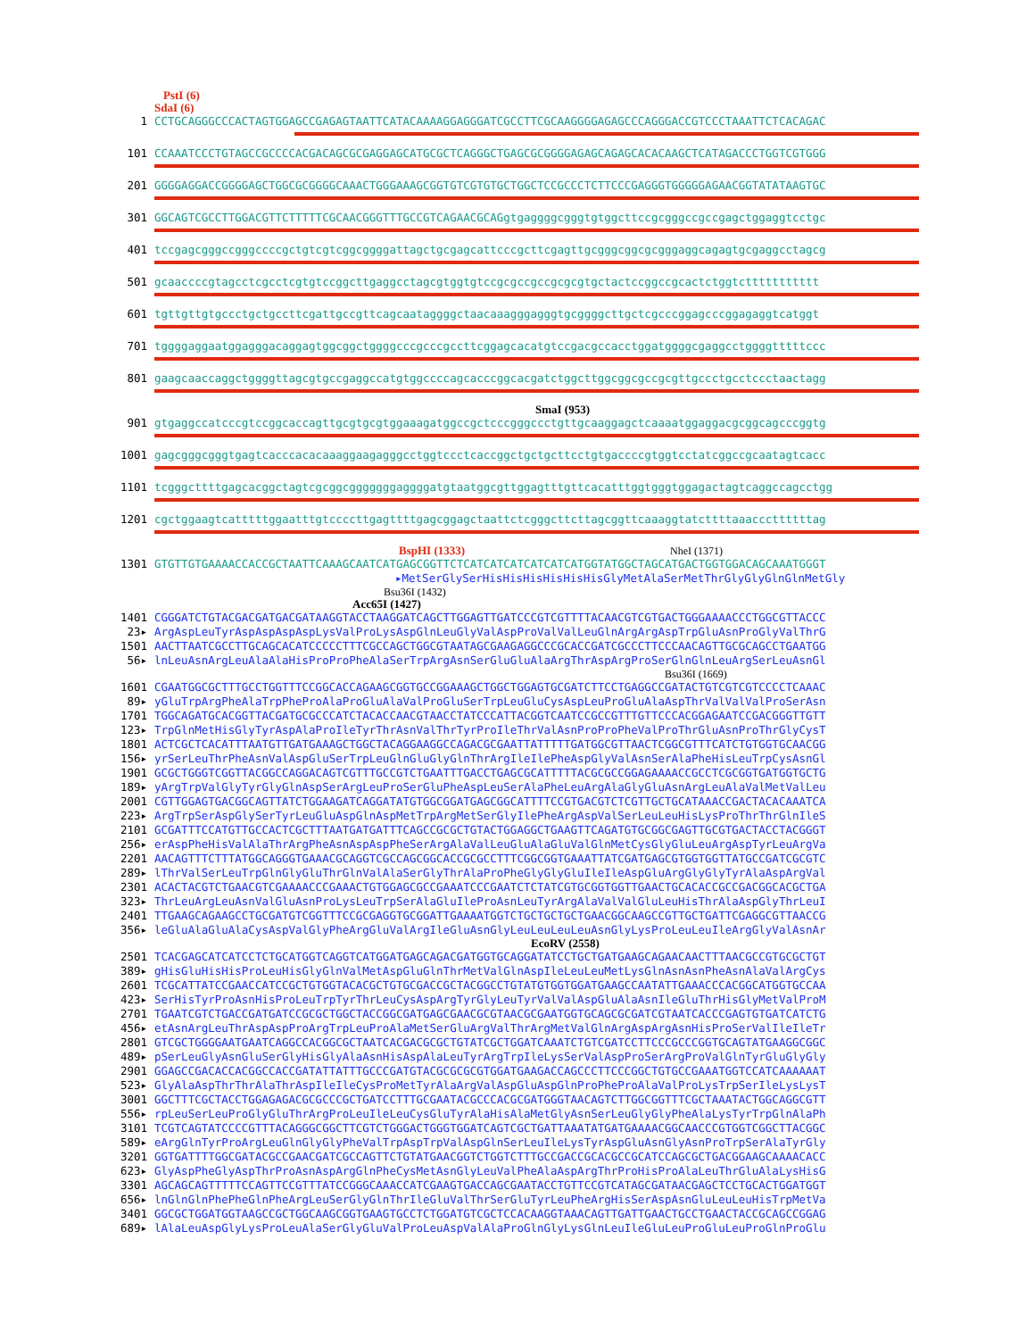PstI (6)
SdaI (6)
1 CCTGCAGGGCCCACTAGTGGAGCCGAGAGTAATTCATACAAAAGGAGGGATCGCCTTCGCAAGGGGAGAGCCCAGGGACCGTCCCTAAATTCTCACAGAC
101 CCAAATCCCTGTAGCCGCCCCACGACAGCGCGAGGAGCATGCGCTCAGGGCTGAGCGCGGGGAGAGCAGAGCACACAAGCTCATAGACCCTGGTCGTGGG
201 GGGGAGGACCGGGGAGCTGGCGCGGGGCAAACTGGGAAAGCGGTGTCGTGTGCTGGCTCCGCCCTCTTCCCGAGGGTGGGGGAGAACGGTATATAAGTGC
301 GGCAGTCGCCTTGGACGTTCTTTTTCGCAACGGGTTTGCCGTCAGAACGCAGgtgaggggcgggtgtggcttccgcgggccgccgagctggaggtcctgc
401 tccgagcgggccgggccccgctgtcgtcggcggggattagctgcgagcattcccgcttcgagttgcgggcggcgcgggaggcagagtgcgaggcctagcg
501 gcaaccccgtagcctcgcctcgtgtccggcttgaggcctagcgtggtgtccgcgccgccgcgcgtgctactccggccgcactctggtcttttttttttt
601 tgttgttgtgccctgctgccttcgattgccgttcagcaataggggctaacaaagggagggtgcggggcttgctcgcccggagcccggagaggtcatggt
701 tggggaggaatggagggacaggagtggcggctggggcccgcccgccttcggagcacatgtccgacgccacctggatggggcgaggcctggggtttttccc
801 gaagcaaccaggctggggttagcgtgccgaggccatgtggccccagcacccggcacgatctggcttggcggcgccgcgttgccctgcctccctaactagg
SmaI (953)
901 gtgaggccatcccgtccggcaccagttgcgtgcgtggaaagatggccgctcccgggccctgttgcaaggagctcaaaatggaggacgcggcagcccggtg
1001 gagcgggcgggtgagtcacccacacaaaggaagagggcctggtccctcaccggctgctgcttcctgtgaccccgtggtcctatcggccgcaatagtcacc
1101 tcgggcttttgagcacggctagtcgcggcgggggggaggggatgtaatggcgttggagtttgttcacatttggtgggtggagactagtcaggccagcctgg
1201 cgctggaagtcatttttggaatttgtccccttgagttttgagcggagctaattctcgggcttcttagcggttcaaaggtatcttttaaacccttttttag
BspHI (1333) NheI (1371)
1301 GTGTTGTGAAAACCACCGCTAATTCAAAGCAATCATGAGCGGTTCTCATCATCATCATCATCATGGTATGGCTAGCATGACTGGTGGACAGCAAATGGGT
▸MetSerGlySerHisHisHisHisHisHisGlyMetAlaSerMetThrGlyGlyGlnGlnMetGly
Bsu36I (1432)
Acc65I (1427)
1401 CGGGATCTGTACGACGATGACGATAAGGTACCTAAGGATCAGCTTGGAGTTGATCCCGTCGTTTTACAACGTCGTGACTGGGAAAACCCTGGCGTTACCC
23▸ ArgAspLeuTyrAspAspAspAspLysValProLysAspGlnLeuGlyValAspProValValLeuGlnArgArgAspTrpGluAsnProGlyValThrG
1501 AACTTAATCGCCTTGCAGCACATCCCCCTTTCGCCAGCTGGCGTAATAGCGAAGAGGCCCGCACCGATCGCCCTTCCCAACAGTTGCGCAGCCTGAATGG
56▸ lnLeuAsnArgLeuAlaAlaHisProProPheAlaSerTrpArgAsnSerGluGluAlaArgThrAspArgProSerGlnGlnLeuArgSerLeuAsnGl
Bsu36I (1669)
1601 CGAATGGCGCTTTGCCTGGTTTCCGGCACCAGAAGCGGTGCCGGAAAGCTGGCTGGAGTGCGATCTTCCTGAGGCCGATACTGTCGTCGTCCCCTCAAAC
89▸ yGluTrpArgPheAlaTrpPheProAlaProGluAlaValProGluSerTrpLeuGluCysAspLeuProGluAlaAspThrValValValProSerAsn
1701 TGGCAGATGCACGGTTACGATGCGCCCATCTACACCAACGTAACCTATCCCATTACGGTCAATCCGCCGTTTGTTCCCACGGAGAATCCGACGGGTTGTT
123▸ TrpGlnMetHisGlyTyrAspAlaProIleTyrThrAsnValThrTyrProIleThrValAsnProProPheValProThrGluAsnProThrGlyCysT
1801 ACTCGCTCACATTTAATGTTGATGAAAGCTGGCTACAGGAAGGCCAGACGCGAATTATTTTTGATGGCGTTAACTCGGCGTTTCATCTGTGGTGCAACGG
156▸ yrSerLeuThrPheAsnValAspGluSerTrpLeuGlnGluGlyGlnThrArgIleIlePheAspGlyValAsnSerAlaPheHisLeuTrpCysAsnGl
1901 GCGCTGGGTCGGTTACGGCCAGGACAGTCGTTTGCCGTCTGAATTTGACCTGAGCGCATTTTTACGCGCCGGAGAAAACCGCCTCGCGGTGATGGTGCTG
189▸ yArgTrpValGlyTyrGlyGlnAspSerArgLeuProSerGluPheAspLeuSerAlaPheLeuArgAlaGlyGluAsnArgLeuAlaValMetValLeu
2001 CGTTGGAGTGACGGCAGTTATCTGGAAGATCAGGATATGTGGCGGATGAGCGGCATTTTCCGTGACGTCTCGTTGCTGCATAAACCGACTACACAAATCA
223▸ ArgTrpSerAspGlySerTyrLeuGluAspGlnAspMetTrpArgMetSerGlyIlePheArgAspValSerLeuLeuHisLysProThrThrGlnIleS
2101 GCGATTTCCATGTTGCCACTCGCTTTAATGATGATTTCAGCCGCGCTGTACTGGAGGCTGAAGTTCAGATGTGCGGCGAGTTGCGTGACTACCTACGGGT
256▸ erAspPheHisValAlaThrArgPheAsnAspAspPheSerArgAlaValLeuGluAlaGluValGlnMetCysGlyGluLeuArgAspTyrLeuArgVa
2201 AACAGTTTCTTTATGGCAGGGTGAAACGCAGGTCGCCAGCGGCACCGCGCCTTTCGGCGGTGAAATTATCGATGAGCGTGGTGGTTATGCCGATCGCGTC
289▸ lThrValSerLeuTrpGlnGlyGluThrGlnValAlaSerGlyThrAlaProPheGlyGlyGluIleIleAspGluArgGlyGlyTyrAlaAspArgVal
2301 ACACTACGTCTGAACGTCGAAAACCCGAAACTGTGGAGCGCCGAAATCCCGAATCTCTATCGTGCGGTGGTTGAACTGCACACCGCCGACGGCACGCTGA
323▸ ThrLeuArgLeuAsnValGluAsnProLysLeuTrpSerAlaGluIleProAsnLeuTyrArgAlaValValGluLeuHisThrAlaAspGlyThrLeuI
2401 TTGAAGCAGAAGCCTGCGATGTCGGTTTCCGCGAGGTGCGGATTGAAAATGGTCTGCTGCTGCTGAACGGCAAGCCGTTGCTGATTCGAGGCGTTAACCG
356▸ leGluAlaGluAlaCysAspValGlyPheArgGluValArgIleGluAsnGlyLeuLeuLeuLeuAsnGlyLysProLeuLeuIleArgGlyValAsnAr
EcoRV (2558)
2501 TCACGAGCATCATCCTCTGCATGGTCAGGTCATGGATGAGCAGACGATGGTGCAGGATATCCTGCTGATGAAGCAGAACAACTTTAACGCCGTGCGCTGT
389▸ gHisGluHisHisProLeuHisGlyGlnValMetAspGluGlnThrMetValGlnAspIleLeuLeuMetLysGlnAsnAsnPheAsnAlaValArgCys
2601 TCGCATTATCCGAACCATCCGCTGTGGTACACGCTGTGCGACCGCTACGGCCTGTATGTGGTGGATGAAGCCAATATTGAAACCCACGGCATGGTGCCAA
423▸ SerHisTyrProAsnHisProLeuTrpTyrThrLeuCysAspArgTyrGlyLeuTyrValValAspGluAlaAsnIleGluThrHisGlyMetValProM
2701 TGAATCGTCTGACCGATGATCCGCGCTGGCTACCGGCGATGAGCGAACGCGTAACGCGAATGGTGCAGCGCGATCGTAATCACCCGAGTGTGATCATCTG
456▸ etAsnArgLeuThrAspAspProArgTrpLeuProAlaMetSerGluArgValThrArgMetValGlnArgAspArgAsnHisProSerValIleIleTr
2801 GTCGCTGGGGAATGAATCAGGCCACGGCGCTAATCACGACGCGCTGTATCGCTGGATCAAATCTGTCGATCCTTCCCGCCCGGTGCAGTATGAAGGCGGC
489▸ pSerLeuGlyAsnGluSerGlyHisGlyAlaAsnHisAspAlaLeuTyrArgTrpIleLysSerValAspProSerArgProValGlnTyrGluGlyGly
2901 GGAGCCGACACCACGGCCACCGATATTATTTGCCCGATGTACGCGCGCGTGGATGAAGACCAGCCCTTCCCGGCTGTGCCGAAATGGTCCATCAAAAAAT
523▸ GlyAlaAspThrThrAlaThrAspIleIleCysProMetTyrAlaArgValAspGluAspGlnProPheProAlaValProLysTrpSerIleLysLysT
3001 GGCTTTCGCTACCTGGAGAGACGCGCCCGCTGATCCTTTGCGAATACGCCCACGCGATGGGTAACAGTCTTGGCGGTTTCGCTAAATACTGGCAGGCGTT
556▸ rpLeuSerLeuProGlyGluThrArgProLeuIleLeuCysGluTyrAlaHisAlaMetGlyAsnSerLeuGlyGlyPheAlaLysTyrTrpGlnAlaPh
3101 TCGTCAGTATCCCCGTTTACAGGGCGGCTTCGTCTGGGACTGGGTGGATCAGTCGCTGATTAAATATGATGAAAACGGCAACCCGTGGTCGGCTTACGGC
589▸ eArgGlnTyrProArgLeuGlnGlyGlyPheValTrpAspTrpValAspGlnSerLeuIleLysTyrAspGluAsnGlyAsnProTrpSerAlaTyrGly
3201 GGTGATTTTGGCGATACGCCGAACGATCGCCAGTTCTGTATGAACGGTCTGGTCTTTGCCGACCGCACGCCGCATCCAGCGCTGACGGAAGCAAAACACC
623▸ GlyAspPheGlyAspThrProAsnAspArgGlnPheCysMetAsnGlyLeuValPheAlaAspArgThrProHisProAlaLeuThrGluAlaLysHisG
3301 AGCAGCAGTTTTTCCAGTTCCGTTTATCCGGGCAAACCATCGAAGTGACCAGCGAATACCTGTTCCGTCATAGCGATAACGAGCTCCTGCACTGGATGGT
656▸ lnGlnGlnPhePheGlnPheArgLeuSerGlyGlnThrIleGluValThrSerGluTyrLeuPheArgHisSerAspAsnGluLeuLeuHisTrpMetVa
3401 GGCGCTGGATGGTAAGCCGCTGGCAAGCGGTGAAGTGCCTCTGGATGTCGCTCCACAAGGTAAACAGTTGATTGAACTGCCTGAACTACCGCAGCCGGAG
689▸ lAlaLeuAspGlyLysProLeuAlaSerGlyGluValProLeuAspValAlaProGlnGlyLysGlnLeuIleGluLeuProGluLeuProGlnProGlu